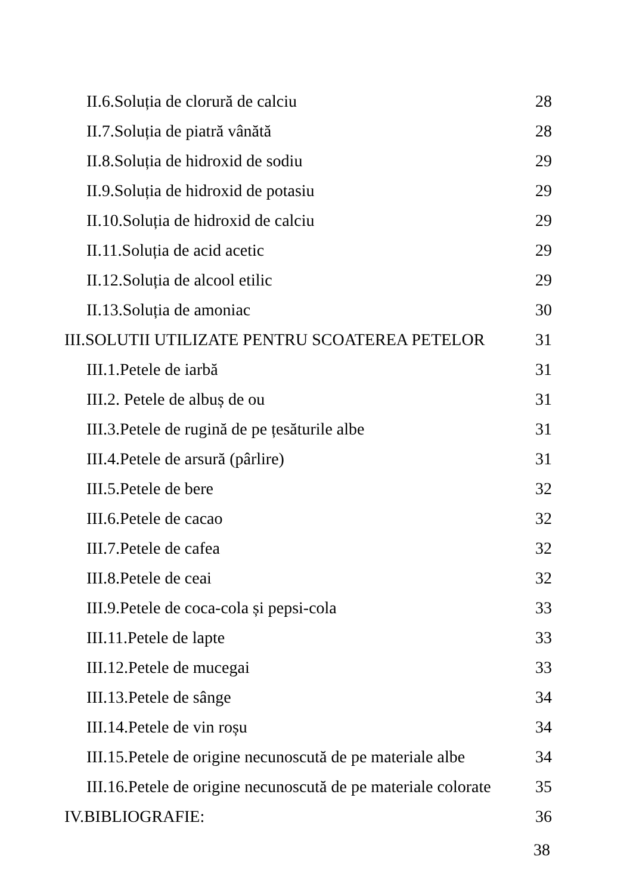II.6.Soluția de clorură de calciu 28
II.7.Soluția de piatră vânătă 28
II.8.Soluția de hidroxid de sodiu 29
II.9.Soluția de hidroxid de potasiu 29
II.10.Soluția de hidroxid de calciu 29
II.11.Soluția de acid acetic 29
II.12.Soluția de alcool etilic 29
II.13.Soluția de amoniac 30
III.SOLUTII UTILIZATE PENTRU SCOATEREA PETELOR 31
III.1.Petele de iarbă 31
III.2. Petele de albuș de ou 31
III.3.Petele de rugină de pe țesăturile albe 31
III.4.Petele de arsură (pârlire) 31
III.5.Petele de bere 32
III.6.Petele de cacao 32
III.7.Petele de cafea 32
III.8.Petele de ceai 32
III.9.Petele de coca-cola și pepsi-cola 33
III.11.Petele de lapte 33
III.12.Petele de mucegai 33
III.13.Petele de sânge 34
III.14.Petele de vin roșu 34
III.15.Petele de origine necunoscută de pe materiale albe 34
III.16.Petele de origine necunoscută de pe materiale colorate 35
IV.BIBLIOGRAFIE: 36
38